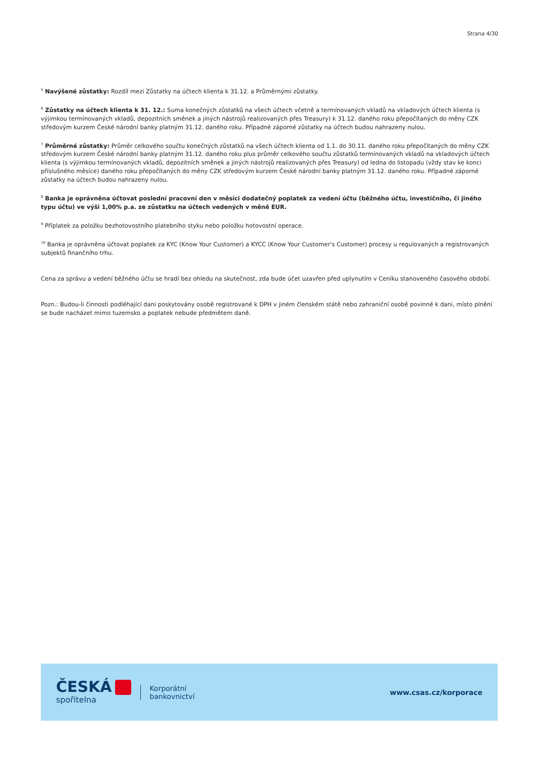Strana 4/30
<sup>5</sup> Navýšené zůstatky: Rozdíl mezi Zůstatky na účtech klienta k 31.12. a Průměrnými zůstatky.
<sup>6</sup> Zůstatky na účtech klienta k 31. 12.: Suma konečných zůstatků na všech účtech včetně a termínovaných vkladů na vkladových účtech klienta (s výjimkou termínovaných vkladů, depozitních směnek a jiných nástrojů realizovaných přes Treasury) k 31.12. daného roku přepočítaných do měny CZK středovým kurzem České národní banky platným 31.12. daného roku. Případné záporné zůstatky na účtech budou nahrazeny nulou.
<sup>7</sup> Průměrné zůstatky: Průměr celkového součtu konečných zůstatků na všech účtech klienta od 1.1. do 30.11. daného roku přepočítaných do měny CZK středovým kurzem České národní banky platným 31.12. daného roku plus průměr celkového součtu zůstatků termínovaných vkladů na vkladových účtech klienta (s výjimkou termínovaných vkladů, depozitních směnek a jiných nástrojů realizovaných přes Treasury) od ledna do listopadu (vždy stav ke konci příslušného měsíce) daného roku přepočítaných do měny CZK středovým kurzem České národní banky platným 31.12. daného roku. Případné záporné zůstatky na účtech budou nahrazeny nulou.
<sup>8</sup> Banka je oprávněna účtovat poslední pracovní den v měsíci dodatečný poplatek za vedení účtu (běžného účtu, investičního, či jiného typu účtu) ve výši 1,00% p.a. ze zůstatku na účtech vedených v měně EUR.
<sup>9</sup> Příplatek za položku bezhotovostního platebního styku nebo položku hotovostní operace.
<sup>10</sup> Banka je oprávněna účtovat poplatek za KYC (Know Your Customer) a KYCC (Know Your Customer's Customer) procesy u regulovaných a registrovaných subjektů finančního trhu.
Cena za správu a vedení běžného účtu se hradí bez ohledu na skutečnost, zda bude účet uzavřen před uplynutím v Ceníku stanoveného časového období.
Pozn.: Budou-li činnosti podléhající dani poskytovány osobě registrované k DPH v jiném členském státě nebo zahraniční osobě povinné k dani, místo plnění se bude nacházet mimo tuzemsko a poplatek nebude předmětem daně.
ČESKÁ
spořitelna
Korporátní
bankovnictví
www.csas.cz/korporace